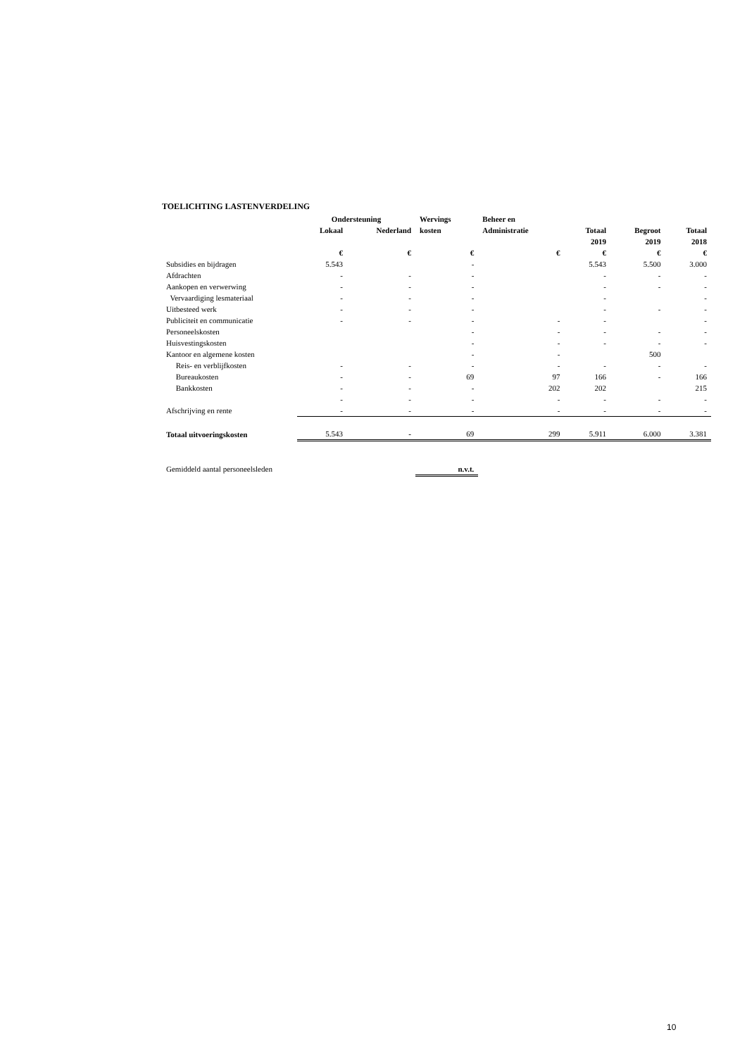TOELICHTING LASTENVERDELING
| | Ondersteuning | | Wervings | Beheer en | | | |
| --- | --- | --- | --- | --- | --- | --- | --- |
| | Lokaal | Nederland | kosten | Administratie | Totaal | Begroot | Totaal |
| | | | | | 2019 | 2019 | 2018 |
| | € | € | € | € | € | € | € |
| Subsidies en bijdragen | 5.543 | | - | | 5.543 | 5.500 | 3.000 |
| Afdrachten | - | - | - | | - | - | - |
| Aankopen en verwerwing | - | - | - | | - | - | - |
| Vervaardiging lesmateriaal | - | - | - | | - | | - |
| Uitbesteed werk | - | - | - | | - | - | - |
| Publiciteit en communicatie | - | - | - | - | - | | - |
| Personeelskosten | | | - | - | - | - | - |
| Huisvestingskosten | | | - | - | - | - | - |
| Kantoor en algemene kosten | | | - | - | | 500 | |
| Reis- en verblijfkosten | - | - | - | - | - | - | - |
| Bureaukosten | - | - | 69 | 97 | 166 | - | 166 |
| Bankkosten | - | - | - | 202 | 202 | | 215 |
| | - | - | - | - | - | - | - |
| Afschrijving en rente | - | - | - | - | - | - | - |
| Totaal uitvoeringskosten | 5.543 | - | 69 | 299 | 5.911 | 6.000 | 3.381 |
| Gemiddeld aantal personeelsleden | | | n.v.t. | | | | |
10